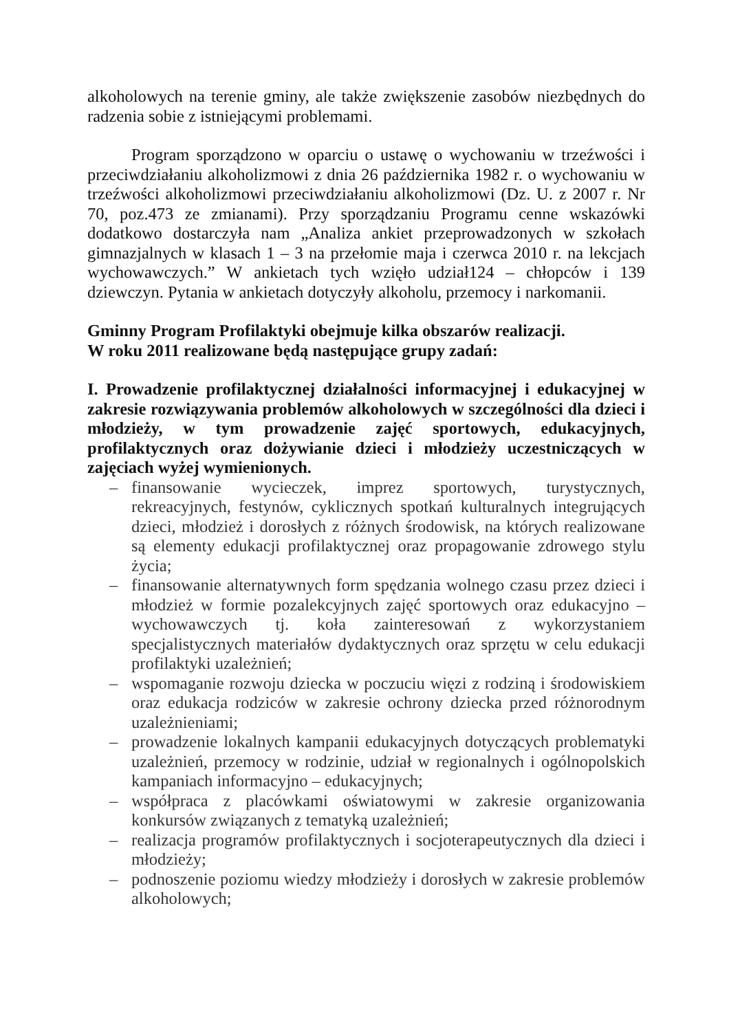alkoholowych na terenie gminy, ale także zwiększenie zasobów niezbędnych do radzenia sobie z istniejącymi problemami.
Program sporządzono w oparciu o ustawę o wychowaniu w trzeźwości i przeciwdziałaniu alkoholizmowi z dnia 26 października 1982 r. o wychowaniu w trzeźwości alkoholizmowi przeciwdziałaniu alkoholizmowi (Dz. U. z 2007 r. Nr 70, poz.473 ze zmianami). Przy sporządzaniu Programu cenne wskazówki dodatkowo dostarczyła nam „Analiza ankiet przeprowadzonych w szkołach gimnazjalnych w klasach 1 – 3 na przełomie maja i czerwca 2010 r. na lekcjach wychowawczych.” W ankietach tych wzięło udział124 – chłopców i 139 dziewczyn. Pytania w ankietach dotyczyły alkoholu, przemocy i narkomanii.
Gminny Program Profilaktyki obejmuje kilka obszarów realizacji.
W roku 2011 realizowane będą następujące grupy zadań:
I. Prowadzenie profilaktycznej działalności informacyjnej i edukacyjnej w zakresie rozwiązywania problemów alkoholowych w szczególności dla dzieci i młodzieży, w tym prowadzenie zajęć sportowych, edukacyjnych, profilaktycznych oraz dożywianie dzieci i młodzieży uczestniczących w zajęciach wyżej wymienionych.
– finansowanie wycieczek, imprez sportowych, turystycznych, rekreacyjnych, festynów, cyklicznych spotkań kulturalnych integrujących dzieci, młodzież i dorosłych z różnych środowisk, na których realizowane są elementy edukacji profilaktycznej oraz propagowanie zdrowego stylu życia;
– finansowanie alternatywnych form spędzania wolnego czasu przez dzieci i młodzież w formie pozalekcyjnych zajęć sportowych oraz edukacyjno – wychowawczych tj. koła zainteresowań z wykorzystaniem specjalistycznych materiałów dydaktycznych oraz sprzętu w celu edukacji profilaktyki uzależnień;
– wspomaganie rozwoju dziecka w poczuciu więzi z rodziną i środowiskiem oraz edukacja rodziców w zakresie ochrony dziecka przed różnorodnym uzależnieniami;
– prowadzenie lokalnych kampanii edukacyjnych dotyczących problematyki uzależnień, przemocy w rodzinie, udział w regionalnych i ogólnopolskich kampaniach informacyjno – edukacyjnych;
– współpraca z placówkami oświatowymi w zakresie organizowania konkursów związanych z tematyką uzależnień;
– realizacja programów profilaktycznych i socjoterapeutycznych dla dzieci i młodzieży;
– podnoszenie poziomu wiedzy młodzieży i dorosłych w zakresie problemów alkoholowych;